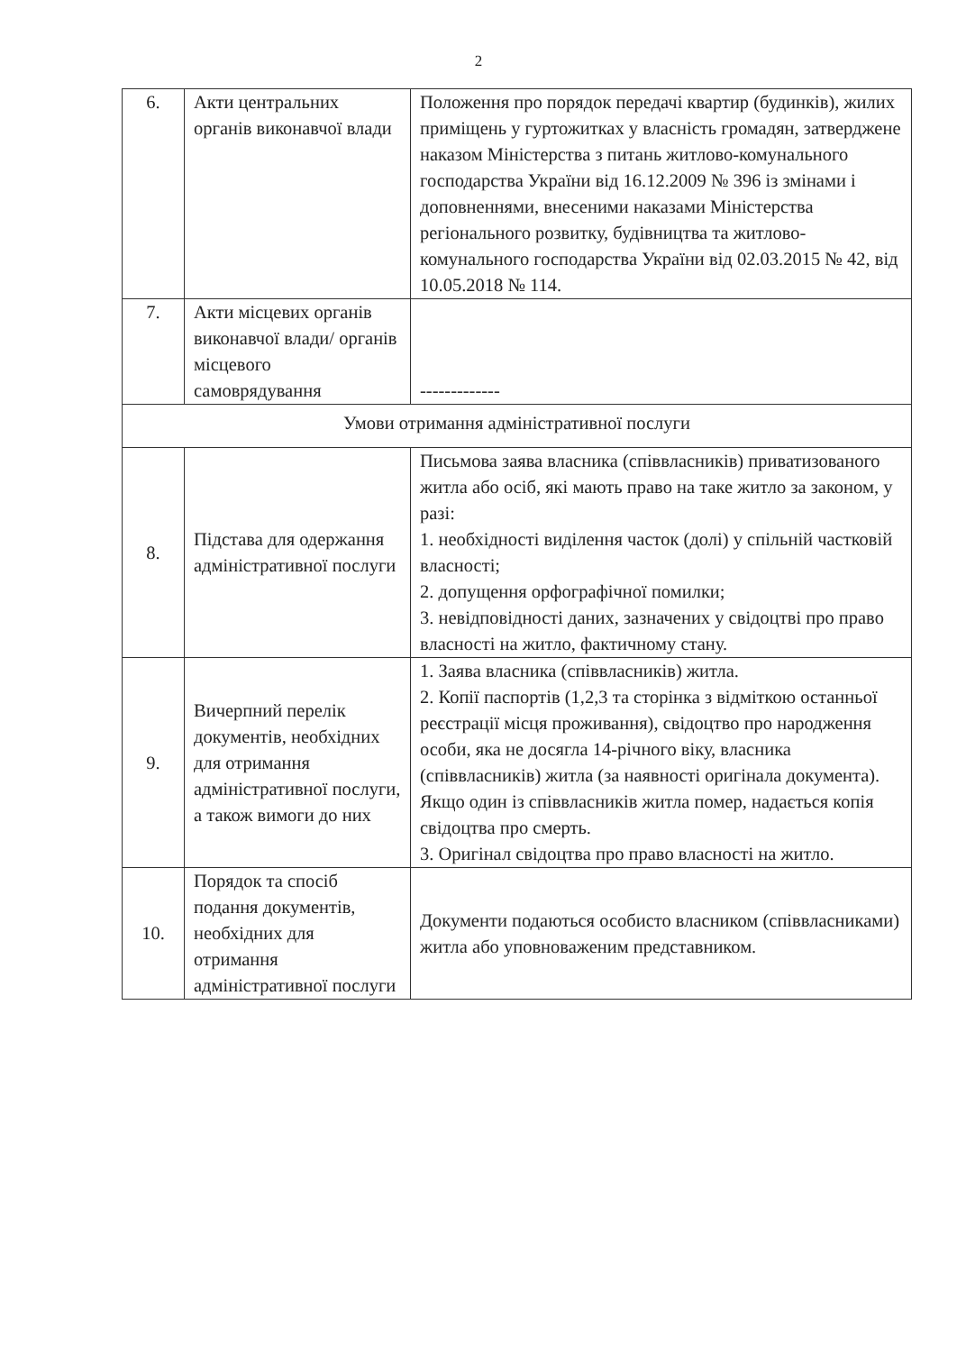2
| 6. | Акти центральних органів виконавчої влади | Положення про порядок передачі квартир (будинків), жилих приміщень у гуртожитках у власність громадян, затверджене наказом Міністерства з питань житлово-комунального господарства України від 16.12.2009 № 396 із змінами і доповненнями, внесеними наказами Міністерства регіонального розвитку, будівництва та житлово-комунального господарства України від 02.03.2015 № 42, від 10.05.2018 № 114. |
| 7. | Акти місцевих органів виконавчої влади/ органів місцевого самоврядування | ------------- |
| Умови отримання адміністративної послуги | | |
| 8. | Підстава для одержання адміністративної послуги | Письмова заява власника (співвласників) приватизованого житла або осіб, які мають право на таке житло за законом, у разі: 1. необхідності виділення часток (долі) у спільній частковій власності; 2. допущення орфографічної помилки; 3. невідповідності даних, зазначених у свідоцтві про право власності на житло, фактичному стану. |
| 9. | Вичерпний перелік документів, необхідних для отримання адміністративної послуги, а також вимоги до них | 1. Заява власника (співвласників) житла. 2. Копії паспортів (1,2,3 та сторінка з відміткою останньої реєстрації місця проживання), свідоцтво про народження особи, яка не досягла 14-річного віку, власника (співвласників) житла (за наявності оригінала документа). Якщо один із співвласників житла помер, надається копія свідоцтва про смерть. 3. Оригінал свідоцтва про право власності на житло. |
| 10. | Порядок та спосіб подання документів, необхідних для отримання адміністративної послуги | Документи подаються особисто власником (співвласниками) житла або уповноваженим представником. |